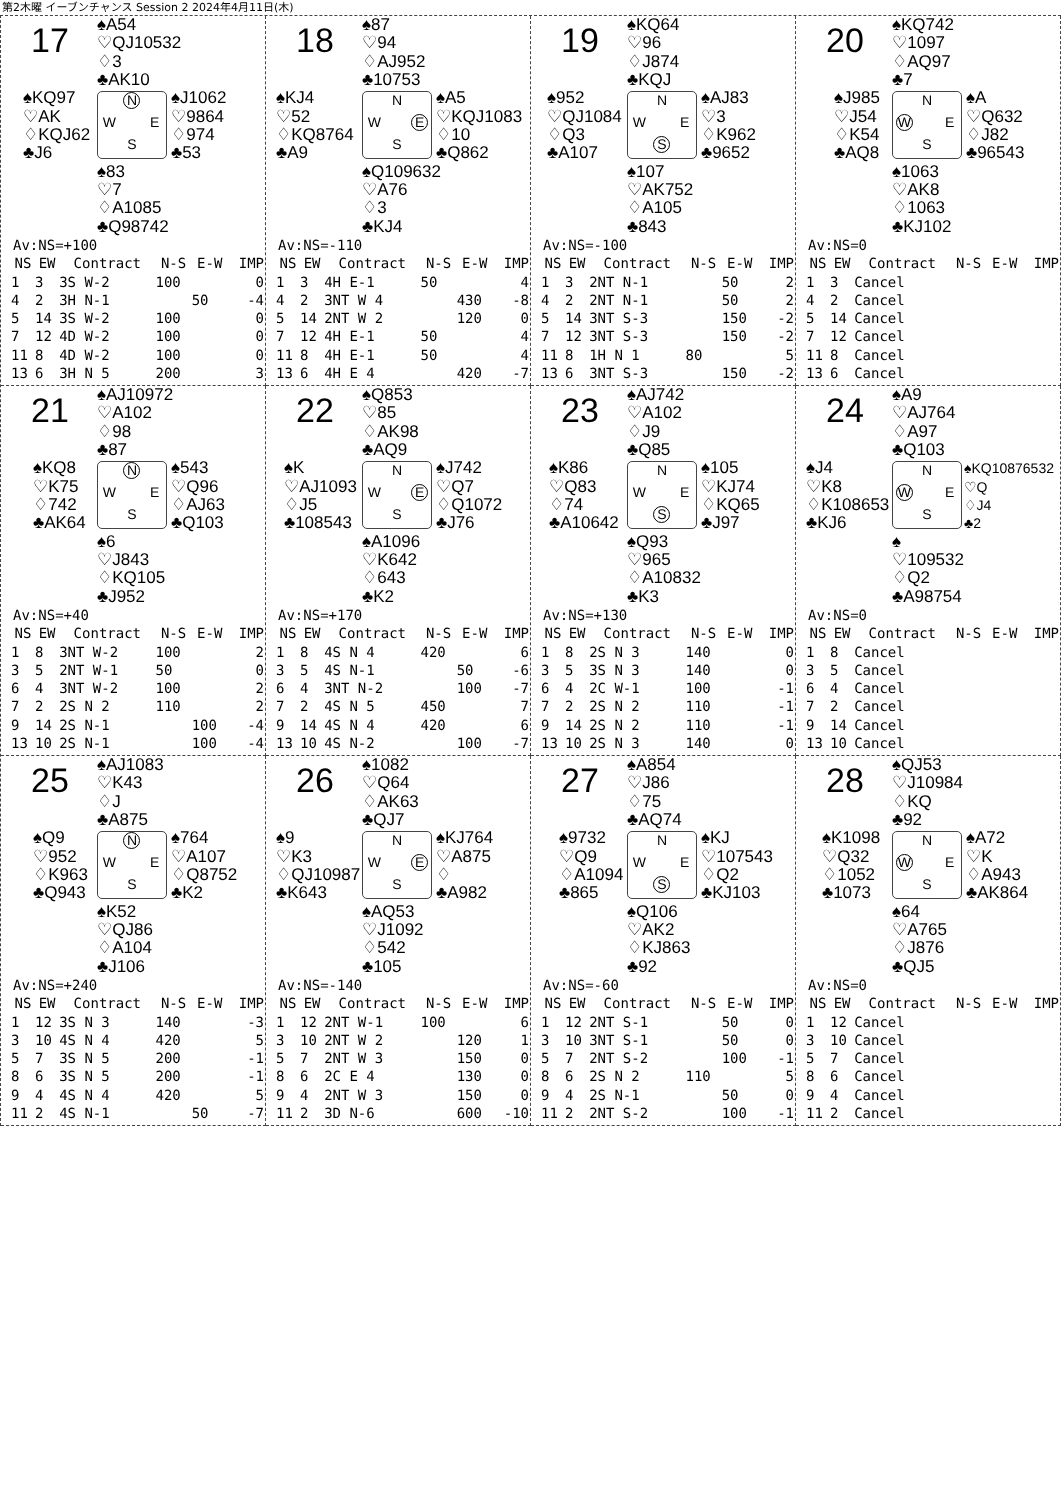第2木曜 イーブンチャンス Session 2 2024年4月11日(木)
17
♠A54
♡QJ10532
♢3
♣AK10
♠KQ97
♡AK
♢KQJ62
♣J6
N W E S
♠J1062
♡9864
♢974
♣53
♠83
♡7
♢A1085
♣Q98742
Av:NS=+100
| NS | EW | Contract | N-S | E-W | IMP |
| --- | --- | --- | --- | --- | --- |
| 1 | 3 | 3S W-2 | 100 | | 0 |
| 4 | 2 | 3H N-1 | | 50 | -4 |
| 5 | 14 | 3S W-2 | 100 | | 0 |
| 7 | 12 | 4D W-2 | 100 | | 0 |
| 11 | 8 | 4D W-2 | 100 | | 0 |
| 13 | 6 | 3H N 5 | 200 | | 3 |
18
♠87
♡94
♢AJ952
♣10753
♠KJ4
♡52
♢KQ8764
♣A9
N W E S
♠A5
♡KQJ1083
♢10
♣Q862
♠Q109632
♡A76
♢3
♣KJ4
Av:NS=-110
| NS | EW | Contract | N-S | E-W | IMP |
| --- | --- | --- | --- | --- | --- |
| 1 | 3 | 4H E-1 | 50 | | 4 |
| 4 | 2 | 3NT W 4 | | 430 | -8 |
| 5 | 14 | 2NT W 2 | | 120 | 0 |
| 7 | 12 | 4H E-1 | 50 | | 4 |
| 11 | 8 | 4H E-1 | 50 | | 4 |
| 13 | 6 | 4H E 4 | | 420 | -7 |
19
♠KQ64
♡96
♢J874
♣KQJ
♠952
♡QJ1084
♢Q3
♣A107
N W E S
♠AJ83
♡3
♢K962
♣9652
♠107
♡AK752
♢A105
♣843
Av:NS=-100
| NS | EW | Contract | N-S | E-W | IMP |
| --- | --- | --- | --- | --- | --- |
| 1 | 3 | 2NT N-1 | | 50 | 2 |
| 4 | 2 | 2NT N-1 | | 50 | 2 |
| 5 | 14 | 3NT S-3 | | 150 | -2 |
| 7 | 12 | 3NT S-3 | | 150 | -2 |
| 11 | 8 | 1H N 1 | 80 | | 5 |
| 13 | 6 | 3NT S-3 | | 150 | -2 |
20
♠KQ742
♡1097
♢AQ97
♣7
♠J985
♡J54
♢K54
♣AQ8
N W E S
♠A
♡Q632
♢J82
♣96543
♠1063
♡AK8
♢1063
♣KJ102
Av:NS=0
| NS | EW | Contract | N-S | E-W | IMP |
| --- | --- | --- | --- | --- | --- |
| 1 | 3 | Cancel | | | |
| 4 | 2 | Cancel | | | |
| 5 | 14 | Cancel | | | |
| 7 | 12 | Cancel | | | |
| 11 | 8 | Cancel | | | |
| 13 | 6 | Cancel | | | |
21
♠AJ10972
♡A102
♢98
♣87
♠KQ8
♡K75
♢742
♣AK64
N W E S
♠543
♡Q96
♢AJ63
♣Q103
♠6
♡J843
♢KQ105
♣J952
Av:NS=+40
| NS | EW | Contract | N-S | E-W | IMP |
| --- | --- | --- | --- | --- | --- |
| 1 | 8 | 3NT W-2 | 100 | | 2 |
| 3 | 5 | 2NT W-1 | 50 | | 0 |
| 6 | 4 | 3NT W-2 | 100 | | 2 |
| 7 | 2 | 2S N 2 | 110 | | 2 |
| 9 | 14 | 2S N-1 | | 100 | -4 |
| 13 | 10 | 2S N-1 | | 100 | -4 |
22
♠Q853
♡85
♢AK98
♣AQ9
♠K
♡AJ1093
♢J5
♣108543
N W E S
♠J742
♡Q7
♢Q1072
♣J76
♠A1096
♡K642
♢643
♣K2
Av:NS=+170
| NS | EW | Contract | N-S | E-W | IMP |
| --- | --- | --- | --- | --- | --- |
| 1 | 8 | 4S N 4 | 420 | | 6 |
| 3 | 5 | 4S N-1 | | 50 | -6 |
| 6 | 4 | 3NT N-2 | | 100 | -7 |
| 7 | 2 | 4S N 5 | 450 | | 7 |
| 9 | 14 | 4S N 4 | 420 | | 6 |
| 13 | 10 | 4S N-2 | | 100 | -7 |
23
♠AJ742
♡A102
♢J9
♣Q85
♠K86
♡Q83
♢74
♣A10642
N W E S
♠105
♡KJ74
♢KQ65
♣J97
♠Q93
♡965
♢A10832
♣K3
Av:NS=+130
| NS | EW | Contract | N-S | E-W | IMP |
| --- | --- | --- | --- | --- | --- |
| 1 | 8 | 2S N 3 | 140 | | 0 |
| 3 | 5 | 3S N 3 | 140 | | 0 |
| 6 | 4 | 2C W-1 | 100 | | -1 |
| 7 | 2 | 2S N 2 | 110 | | -1 |
| 9 | 14 | 2S N 2 | 110 | | -1 |
| 13 | 10 | 2S N 3 | 140 | | 0 |
24
♠A9
♡AJ764
♢A97
♣Q103
♠J4
♡K8
♢K108653
♣KJ6
N W E S
♠KQ10876532
♡Q
♢J4
♣2
♠
♡109532
♢Q2
♣A98754
Av:NS=0
| NS | EW | Contract | N-S | E-W | IMP |
| --- | --- | --- | --- | --- | --- |
| 1 | 8 | Cancel | | | |
| 3 | 5 | Cancel | | | |
| 6 | 4 | Cancel | | | |
| 7 | 2 | Cancel | | | |
| 9 | 14 | Cancel | | | |
| 13 | 10 | Cancel | | | |
25
♠AJ1083
♡K43
♢J
♣A875
♠Q9
♡952
♢K963
♣Q943
N W E S
♠764
♡A107
♢Q8752
♣K2
♠K52
♡QJ86
♢A104
♣J106
Av:NS=+240
| NS | EW | Contract | N-S | E-W | IMP |
| --- | --- | --- | --- | --- | --- |
| 1 | 12 | 3S N 3 | 140 | | -3 |
| 3 | 10 | 4S N 4 | 420 | | 5 |
| 5 | 7 | 3S N 5 | 200 | | -1 |
| 8 | 6 | 3S N 5 | 200 | | -1 |
| 9 | 4 | 4S N 4 | 420 | | 5 |
| 11 | 2 | 4S N-1 | | 50 | -7 |
26
♠1082
♡Q64
♢AK63
♣QJ7
♠9
♡K3
♢QJ10987
♣K643
N W E S
♠KJ764
♡A875
♢
♣A982
♠AQ53
♡J1092
♢542
♣105
Av:NS=-140
| NS | EW | Contract | N-S | E-W | IMP |
| --- | --- | --- | --- | --- | --- |
| 1 | 12 | 2NT W-1 | 100 | | 6 |
| 3 | 10 | 2NT W 2 | | 120 | 1 |
| 5 | 7 | 2NT W 3 | | 150 | 0 |
| 8 | 6 | 2C E 4 | | 130 | 0 |
| 9 | 4 | 2NT W 3 | | 150 | 0 |
| 11 | 2 | 3D N-6 | | 600 | -10 |
27
♠A854
♡J86
♢75
♣AQ74
♠9732
♡Q9
♢A1094
♣865
N W E S
♠KJ
♡107543
♢Q2
♣KJ103
♠Q106
♡AK2
♢KJ863
♣92
Av:NS=-60
| NS | EW | Contract | N-S | E-W | IMP |
| --- | --- | --- | --- | --- | --- |
| 1 | 12 | 2NT S-1 | | 50 | 0 |
| 3 | 10 | 3NT S-1 | | 50 | 0 |
| 5 | 7 | 2NT S-2 | | 100 | -1 |
| 8 | 6 | 2S N 2 | 110 | | 5 |
| 9 | 4 | 2S N-1 | | 50 | 0 |
| 11 | 2 | 2NT S-2 | | 100 | -1 |
28
♠QJ53
♡J10984
♢KQ
♣92
♠K1098
♡Q32
♢1052
♣1073
N W E S
♠A72
♡K
♢A943
♣AK864
♠64
♡A765
♢J876
♣QJ5
Av:NS=0
| NS | EW | Contract | N-S | E-W | IMP |
| --- | --- | --- | --- | --- | --- |
| 1 | 12 | Cancel | | | |
| 3 | 10 | Cancel | | | |
| 5 | 7 | Cancel | | | |
| 8 | 6 | Cancel | | | |
| 9 | 4 | Cancel | | | |
| 11 | 2 | Cancel | | | |